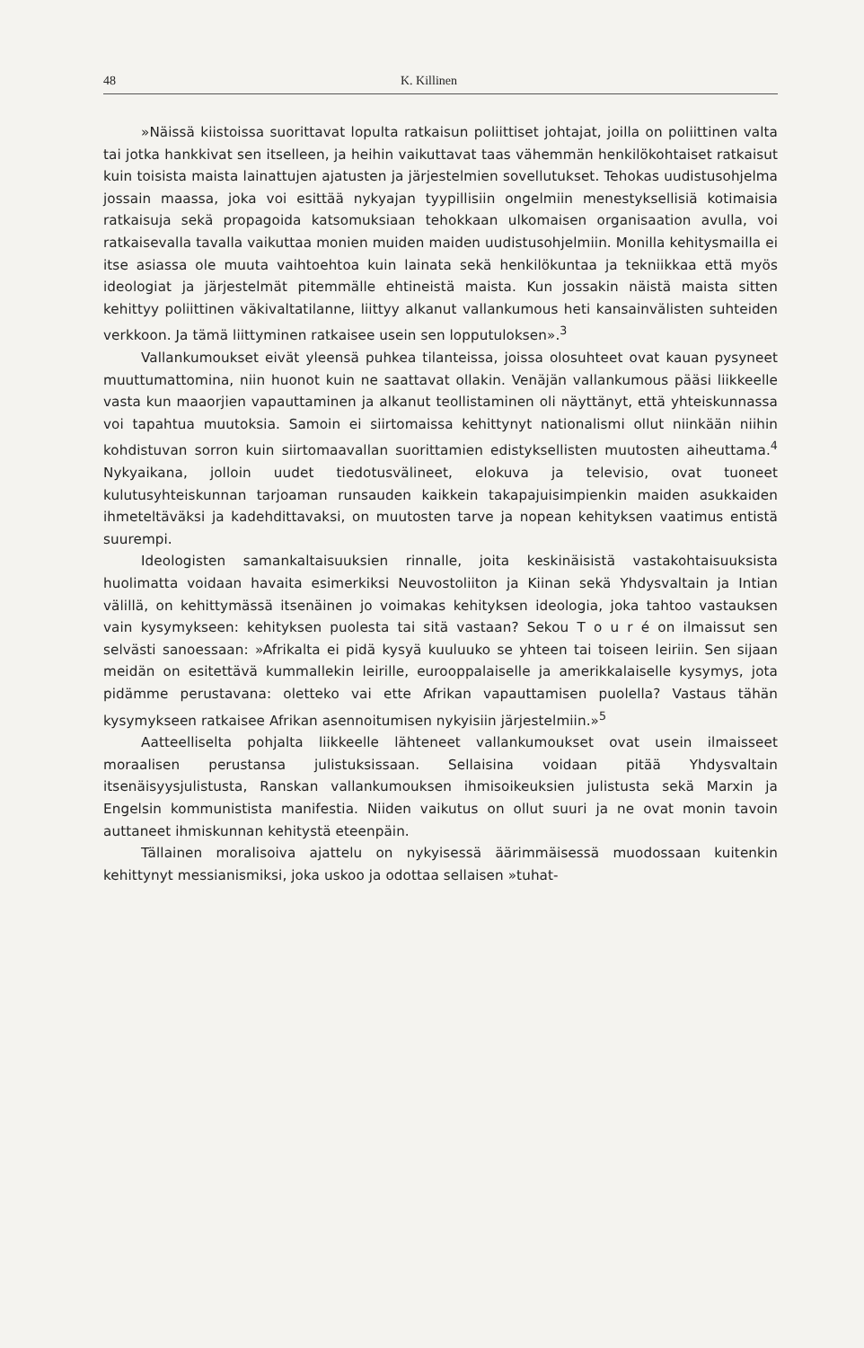48 K. Killinen
»Näissä kiistoissa suorittavat lopulta ratkaisun poliittiset johtajat, joilla on poliittinen valta tai jotka hankkivat sen itselleen, ja heihin vaikuttavat taas vähemmän henkilökohtaiset ratkaisut kuin toisista maista lainattujen ajatusten ja järjestelmien sovellutukset. Tehokas uudistusohjelma jossain maassa, joka voi esittää nykyajan tyypillisiin ongelmiin menestyksellisiä kotimaisia ratkaisuja sekä propagoida katsomuksiaan tehokkaan ulkomaisen organisaation avulla, voi ratkaisevalla tavalla vaikuttaa monien muiden maiden uudistusohjelmiin. Monilla kehitysmailla ei itse asiassa ole muuta vaihtoehtoa kuin lainata sekä henkilökuntaa ja tekniikkaa että myös ideologiat ja järjestelmät pitemmälle ehtineistä maista. Kun jossakin näistä maista sitten kehittyy poliittinen väkivaltatilanne, liittyy alkanut vallankumous heti kansainvälisten suhteiden verkkoon. Ja tämä liittyminen ratkaisee usein sen lopputuloksen».<sup>3</sup>
Vallankumoukset eivät yleensä puhkea tilanteissa, joissa olosuhteet ovat kauan pysyneet muuttumattomina, niin huonot kuin ne saattavat ollakin. Venäjän vallankumous pääsi liikkeelle vasta kun maaorjien vapauttaminen ja alkanut teollistaminen oli näyttänyt, että yhteiskunnassa voi tapahtua muutoksia. Samoin ei siirtomaissa kehittynyt nationalismi ollut niinkään niihin kohdistuvan sorron kuin siirtomaavallan suorittamien edistyksellisten muutosten aiheuttama.<sup>4</sup> Nykyaikana, jolloin uudet tiedotusvälineet, elokuva ja televisio, ovat tuoneet kulutusyhteiskunnan tarjoaman runsauden kaikkein takapajuisimpienkin maiden asukkaiden ihmeteltäväksi ja kadehdittavaksi, on muutosten tarve ja nopean kehityksen vaatimus entistä suurempi.
Ideologisten samankaltaisuuksien rinnalle, joita keskinäisistä vastakohtaisuuksista huolimatta voidaan havaita esimerkiksi Neuvostoliiton ja Kiinan sekä Yhdysvaltain ja Intian välillä, on kehittymässä itsenäinen jo voimakas kehityksen ideologia, joka tahtoo vastauksen vain kysymykseen: kehityksen puolesta tai sitä vastaan? Sekou T o u r é on ilmaissut sen selvästi sanoessaan: »Afrikalta ei pidä kysyä kuuluuko se yhteen tai toiseen leiriin. Sen sijaan meidän on esitettävä kummallekin leirille, eurooppalaiselle ja amerikkalaiselle kysymys, jota pidämme perustavana: oletteko vai ette Afrikan vapauttamisen puolella? Vastaus tähän kysymykseen ratkaisee Afrikan asennoitumisen nykyisiin järjestelmiin.»<sup>5</sup>
Aatteelliselta pohjalta liikkeelle lähteneet vallankumoukset ovat usein ilmaisseet moraalisen perustansa julistuksissaan. Sellaisina voidaan pitää Yhdysvaltain itsenäisyysjulistusta, Ranskan vallankumouksen ihmisoikeuksien julistusta sekä Marxin ja Engelsin kommunistista manifestia. Niiden vaikutus on ollut suuri ja ne ovat monin tavoin auttaneet ihmiskunnan kehitystä eteenpäin.
Tällainen moralisoiva ajattelu on nykyisessä äärimmäisessä muodossaan kuitenkin kehittynyt messianismiksi, joka uskoo ja odottaa sellaisen »tuhat-